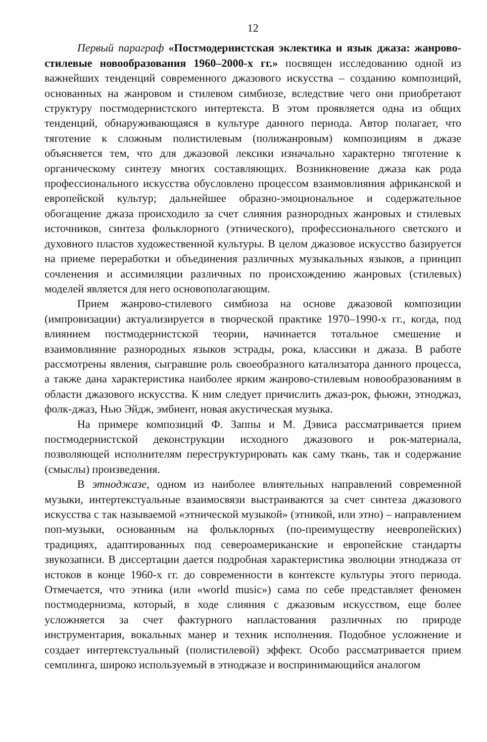12
Первый параграф «Постмодернистская эклектика и язык джаза: жанрово-стилевые новообразования 1960–2000-х гг.» посвящен исследованию одной из важнейших тенденций современного джазового искусства – созданию композиций, основанных на жанровом и стилевом симбиозе, вследствие чего они приобретают структуру постмодернистского интертекста. В этом проявляется одна из общих тенденций, обнаруживающаяся в культуре данного периода. Автор полагает, что тяготение к сложным полистилевым (полижанровым) композициям в джазе объясняется тем, что для джазовой лексики изначально характерно тяготение к органическому синтезу многих составляющих. Возникновение джаза как рода профессионального искусства обусловлено процессом взаимовлияния африканской и европейской культур; дальнейшее образно-эмоциональное и содержательное обогащение джаза происходило за счет слияния разнородных жанровых и стилевых источников, синтеза фольклорного (этнического), профессионального светского и духовного пластов художественной культуры. В целом джазовое искусство базируется на приеме переработки и объединения различных музыкальных языков, а принцип сочленения и ассимиляции различных по происхождению жанровых (стилевых) моделей является для него основополагающим.
Прием жанрово-стилевого симбиоза на основе джазовой композиции (импровизации) актуализируется в творческой практике 1970–1990-х гг., когда, под влиянием постмодернистской теории, начинается тотальное смешение и взаимовлияние разнородных языков эстрады, рока, классики и джаза. В работе рассмотрены явления, сыгравшие роль своеобразного катализатора данного процесса, а также дана характеристика наиболее ярким жанрово-стилевым новообразованиям в области джазового искусства. К ним следует причислить джаз-рок, фьюжн, этноджаз, фолк-джаз, Нью Эйдж, эмбиент, новая акустическая музыка.
На примере композиций Ф. Заппы и М. Дэвиса рассматривается прием постмодернистской деконструкции исходного джазового и рок-материала, позволяющей исполнителям переструктурировать как саму ткань, так и содержание (смыслы) произведения.
В этноджазе, одном из наиболее влиятельных направлений современной музыки, интертекстуальные взаимосвязи выстраиваются за счет синтеза джазового искусства с так называемой «этнической музыкой» (этникой, или этно) – направлением поп-музыки, основанным на фольклорных (по-преимуществу неевропейских) традициях, адаптированных под североамериканские и европейские стандарты звукозаписи. В диссертации дается подробная характеристика эволюции этноджаза от истоков в конце 1960-х гг. до современности в контексте культуры этого периода. Отмечается, что этника (или «world music») сама по себе представляет феномен постмодернизма, который, в ходе слияния с джазовым искусством, еще более усложняется за счет фактурного напластования различных по природе инструментария, вокальных манер и техник исполнения. Подобное усложнение и создает интертекстуальный (полистилевой) эффект. Особо рассматривается прием семплинга, широко используемый в этноджазе и воспринимающийся аналогом